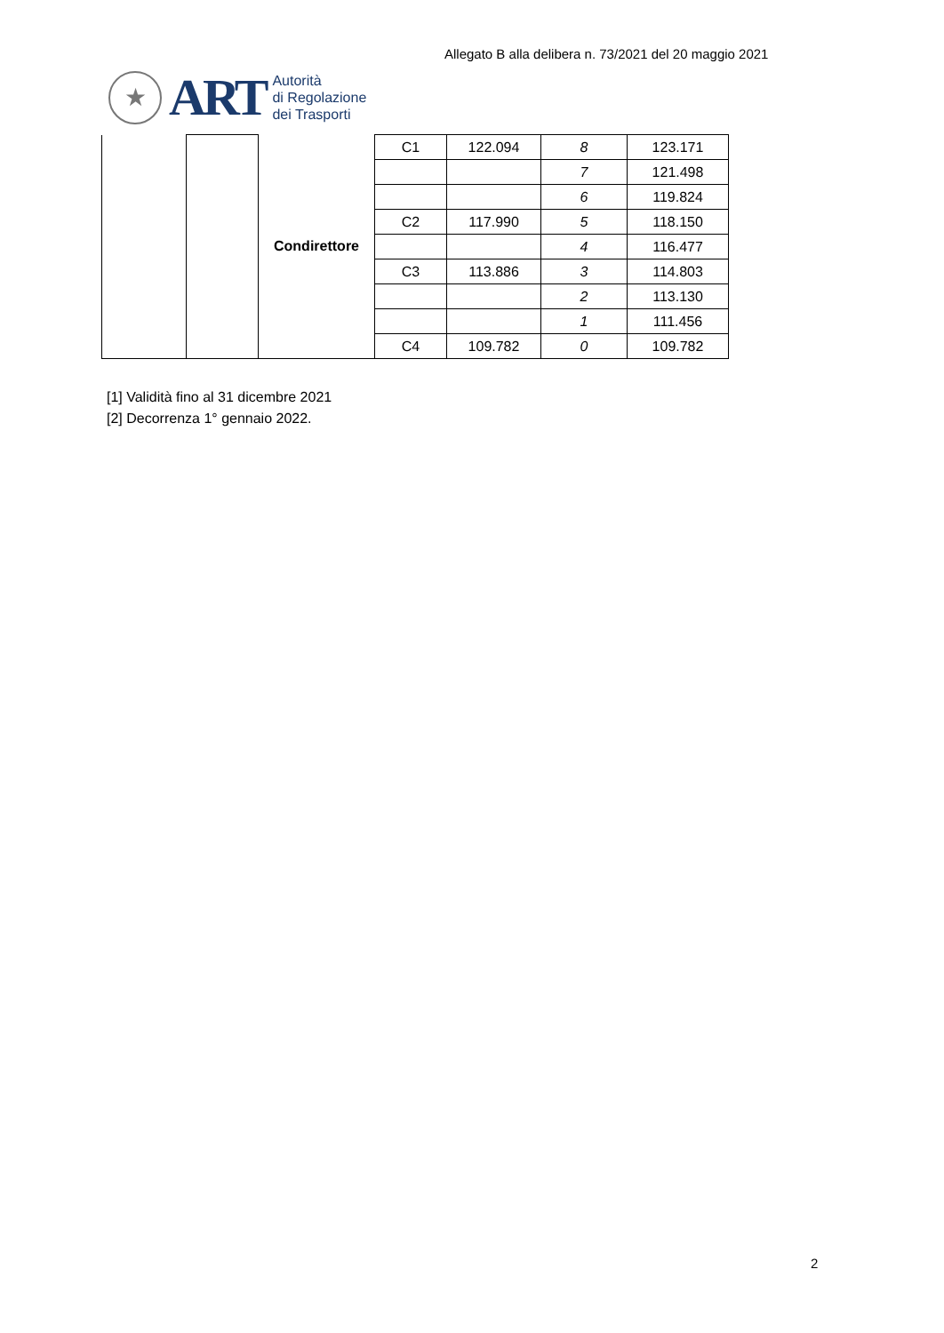Allegato B alla delibera n. 73/2021 del 20 maggio 2021
★
ART
Autorità
di Regolazione
dei Trasporti
| | | Condirettore | C1 | 122.094 | 8 | 123.171 |
| | | | | | 7 | 121.498 |
| | | | | | 6 | 119.824 |
| | | | C2 | 117.990 | 5 | 118.150 |
| | | | | | 4 | 116.477 |
| | | | C3 | 113.886 | 3 | 114.803 |
| | | | | | 2 | 113.130 |
| | | | | | 1 | 111.456 |
| | | | C4 | 109.782 | 0 | 109.782 |
[1] Validità fino al 31 dicembre 2021
[2] Decorrenza 1° gennaio 2022.
2